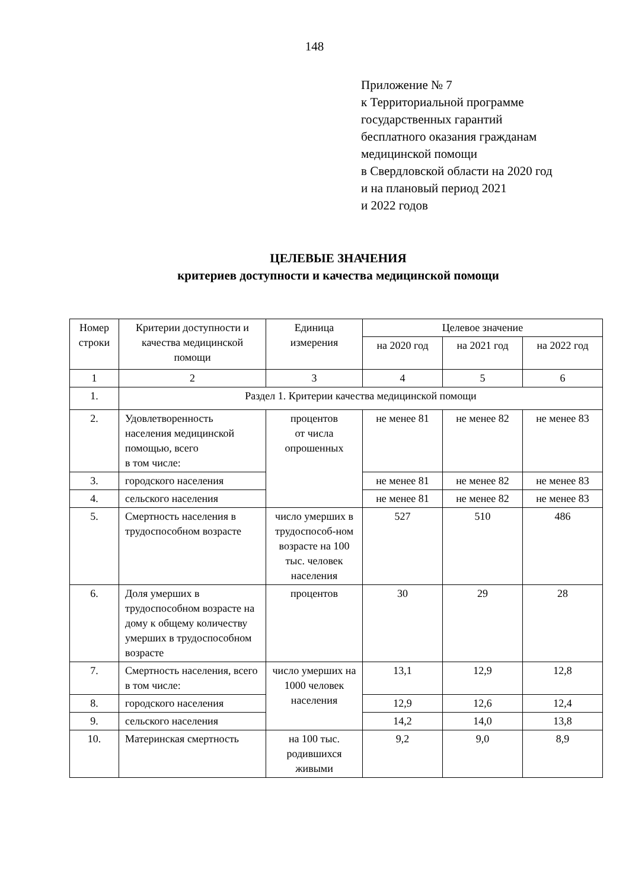148
Приложение № 7
к Территориальной программе
государственных гарантий
бесплатного оказания гражданам
медицинской помощи
в Свердловской области на 2020 год
и на плановый период 2021
и 2022 годов
ЦЕЛЕВЫЕ ЗНАЧЕНИЯ
критериев доступности и качества медицинской помощи
| Номер строки | Критерии доступности и качества медицинской помощи | Единица измерения | Целевое значение | | |
| --- | --- | --- | --- | --- | --- |
| | | | на 2020 год | на 2021 год | на 2022 год |
| 1 | 2 | 3 | 4 | 5 | 6 |
| 1. | Раздел 1. Критерии качества медицинской помощи | | | | |
| 2. | Удовлетворенность населения медицинской помощью, всего в том числе: | процентов от числа опрошенных | не менее 81 | не менее 82 | не менее 83 |
| 3. | городского населения | | не менее 81 | не менее 82 | не менее 83 |
| 4. | сельского населения | | не менее 81 | не менее 82 | не менее 83 |
| 5. | Смертность населения в трудоспособном возрасте | число умерших в трудоспособ-ном возрасте на 100 тыс. человек населения | 527 | 510 | 486 |
| 6. | Доля умерших в трудоспособном возрасте на дому к общему количеству умерших в трудоспособном возрасте | процентов | 30 | 29 | 28 |
| 7. | Смертность населения, всего в том числе: | число умерших на 1000 человек населения | 13,1 | 12,9 | 12,8 |
| 8. | городского населения | | 12,9 | 12,6 | 12,4 |
| 9. | сельского населения | | 14,2 | 14,0 | 13,8 |
| 10. | Материнская смертность | на 100 тыс. родившихся живыми | 9,2 | 9,0 | 8,9 |